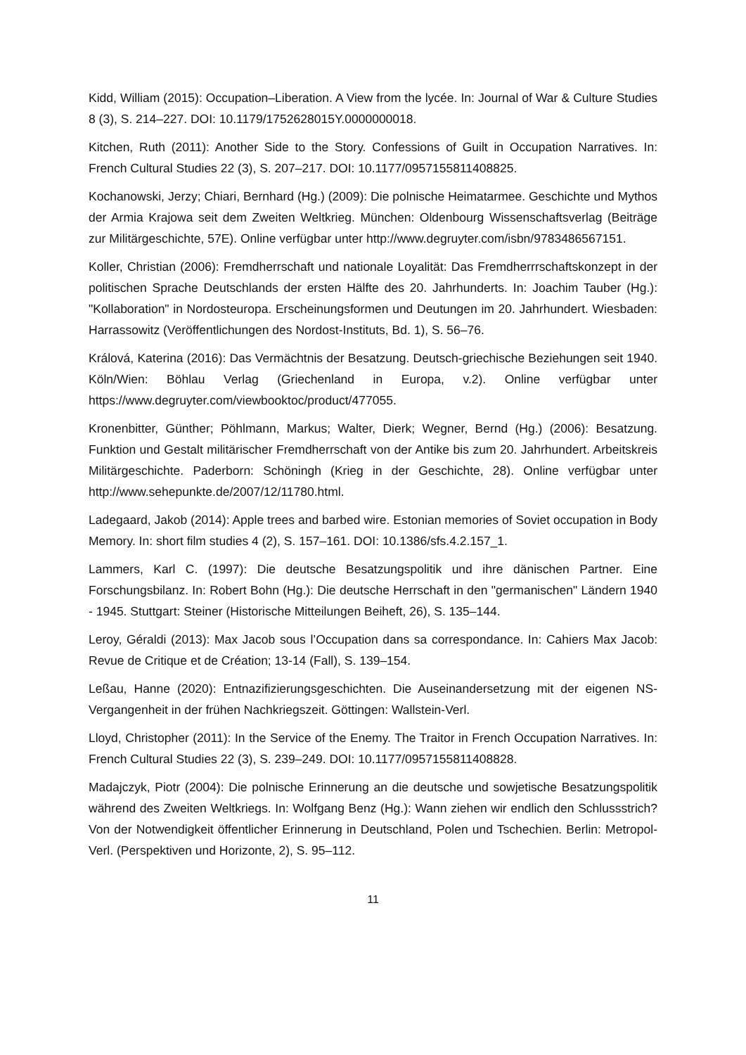Kidd, William (2015): Occupation–Liberation. A View from the lycée. In: Journal of War & Culture Studies 8 (3), S. 214–227. DOI: 10.1179/1752628015Y.0000000018.
Kitchen, Ruth (2011): Another Side to the Story. Confessions of Guilt in Occupation Narratives. In: French Cultural Studies 22 (3), S. 207–217. DOI: 10.1177/0957155811408825.
Kochanowski, Jerzy; Chiari, Bernhard (Hg.) (2009): Die polnische Heimatarmee. Geschichte und Mythos der Armia Krajowa seit dem Zweiten Weltkrieg. München: Oldenbourg Wissenschaftsverlag (Beiträge zur Militärgeschichte, 57E). Online verfügbar unter http://www.degruyter.com/isbn/9783486567151.
Koller, Christian (2006): Fremdherrschaft und nationale Loyalität: Das Fremdherrrschaftskonzept in der politischen Sprache Deutschlands der ersten Hälfte des 20. Jahrhunderts. In: Joachim Tauber (Hg.): "Kollaboration" in Nordosteuropa. Erscheinungsformen und Deutungen im 20. Jahrhundert. Wiesbaden: Harrassowitz (Veröffentlichungen des Nordost-Instituts, Bd. 1), S. 56–76.
Králová, Katerina (2016): Das Vermächtnis der Besatzung. Deutsch-griechische Beziehungen seit 1940. Köln/Wien: Böhlau Verlag (Griechenland in Europa, v.2). Online verfügbar unter https://www.degruyter.com/viewbooktoc/product/477055.
Kronenbitter, Günther; Pöhlmann, Markus; Walter, Dierk; Wegner, Bernd (Hg.) (2006): Besatzung. Funktion und Gestalt militärischer Fremdherrschaft von der Antike bis zum 20. Jahrhundert. Arbeitskreis Militärgeschichte. Paderborn: Schöningh (Krieg in der Geschichte, 28). Online verfügbar unter http://www.sehepunkte.de/2007/12/11780.html.
Ladegaard, Jakob (2014): Apple trees and barbed wire. Estonian memories of Soviet occupation in Body Memory. In: short film studies 4 (2), S. 157–161. DOI: 10.1386/sfs.4.2.157_1.
Lammers, Karl C. (1997): Die deutsche Besatzungspolitik und ihre dänischen Partner. Eine Forschungsbilanz. In: Robert Bohn (Hg.): Die deutsche Herrschaft in den "germanischen" Ländern 1940 - 1945. Stuttgart: Steiner (Historische Mitteilungen Beiheft, 26), S. 135–144.
Leroy, Géraldi (2013): Max Jacob sous l’Occupation dans sa correspondance. In: Cahiers Max Jacob: Revue de Critique et de Création; 13-14 (Fall), S. 139–154.
Leßau, Hanne (2020): Entnazifizierungsgeschichten. Die Auseinandersetzung mit der eigenen NS-Vergangenheit in der frühen Nachkriegszeit. Göttingen: Wallstein-Verl.
Lloyd, Christopher (2011): In the Service of the Enemy. The Traitor in French Occupation Narratives. In: French Cultural Studies 22 (3), S. 239–249. DOI: 10.1177/0957155811408828.
Madajczyk, Piotr (2004): Die polnische Erinnerung an die deutsche und sowjetische Besatzungspolitik während des Zweiten Weltkriegs. In: Wolfgang Benz (Hg.): Wann ziehen wir endlich den Schlussstrich? Von der Notwendigkeit öffentlicher Erinnerung in Deutschland, Polen und Tschechien. Berlin: Metropol-Verl. (Perspektiven und Horizonte, 2), S. 95–112.
11